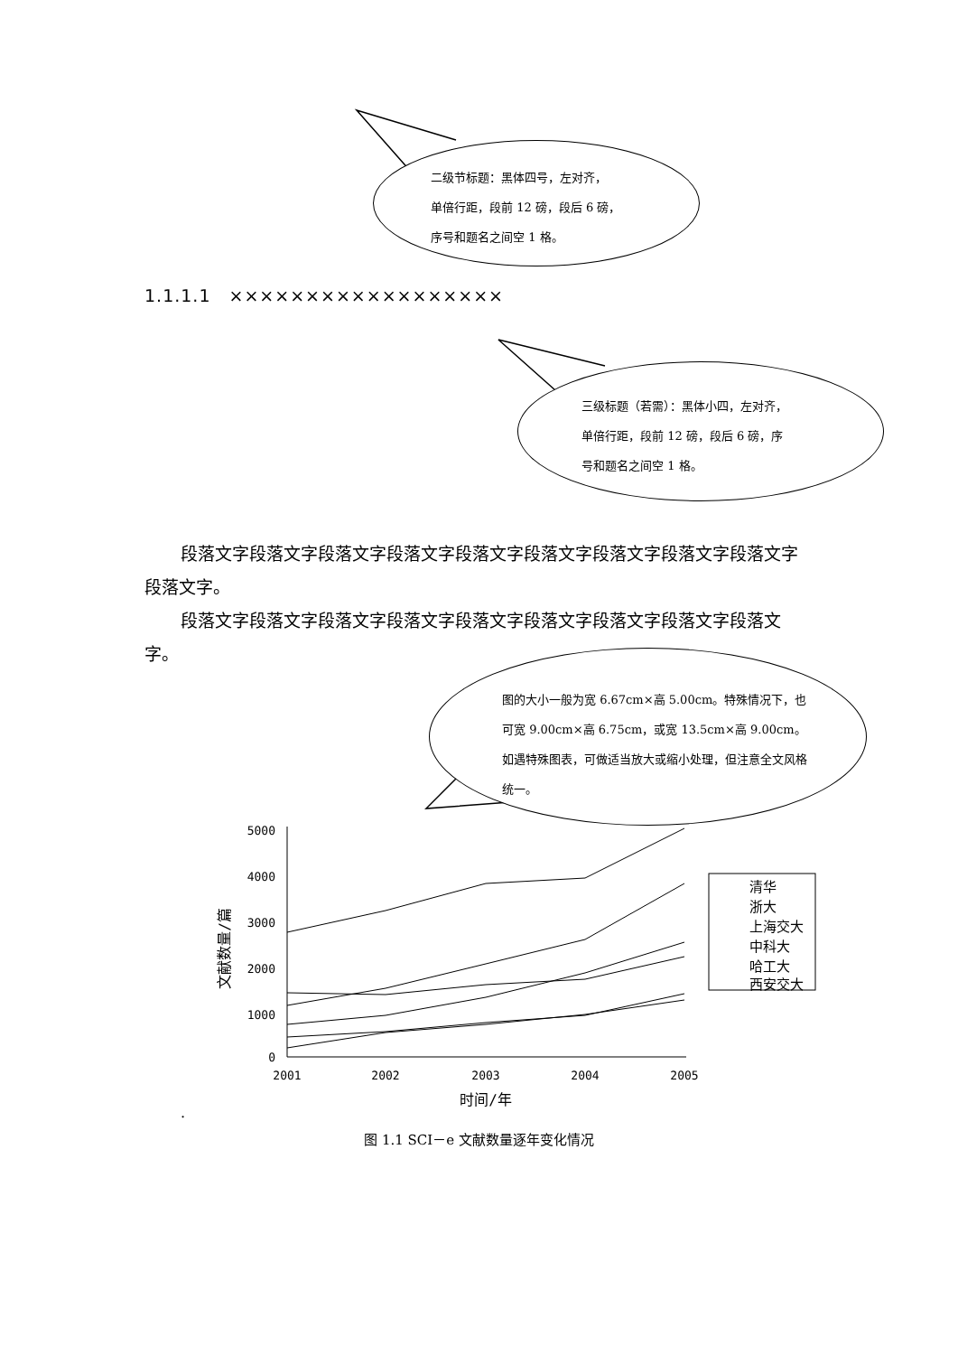二级节标题：黑体四号，左对齐，
单倍行距，段前 12 磅，段后 6 磅，
序号和题名之间空 1 格。
1.1.1.1　××××××××××××××××××
三级标题（若需）：黑体小四，左对齐，
单倍行距，段前 12 磅，段后 6 磅，序
号和题名之间空 1 格。
段落文字段落文字段落文字段落文字段落文字段落文字段落文字段落文字段落文字段落文字。
段落文字段落文字段落文字段落文字段落文字段落文字段落文字段落文字段落文字。
图的大小一般为宽 6.67cm×高 5.00cm。特殊情况下，也可宽 9.00cm×高 6.75cm，或宽 13.5cm×高 9.00cm。如遇特殊图表，可做适当放大或缩小处理，但注意全文风格统一。
5000
4000
3000
2000
1000
0
2001
2002
2003
2004
2005
时间/年
文献数量/篇
清华
浙大
上海交大
中科大
哈工大
西安交大
.
图 1.1 SCI－e 文献数量逐年变化情况